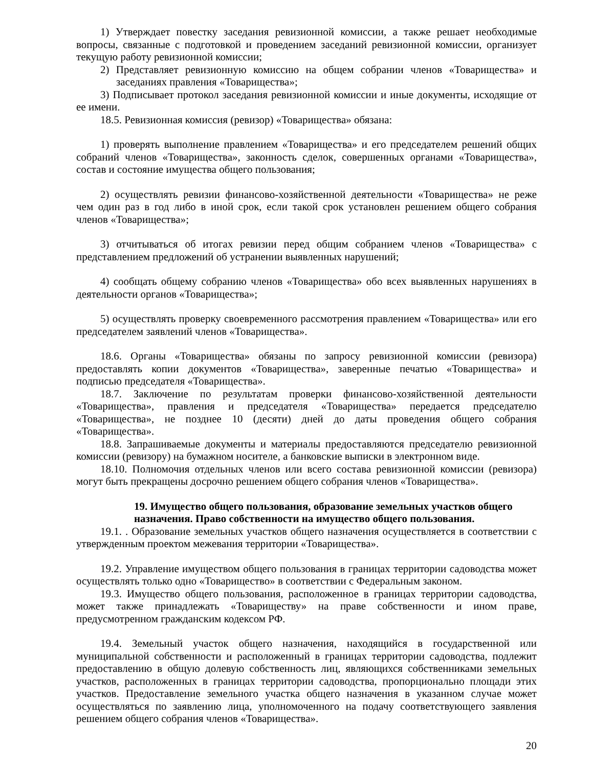1) Утверждает повестку заседания ревизионной комиссии, а также решает необходимые вопросы, связанные с подготовкой и проведением заседаний ревизионной комиссии, организует текущую работу ревизионной комиссии;
2) Представляет ревизионную комиссию на общем собрании членов «Товарищества» и заседаниях правления «Товарищества»;
3) Подписывает протокол заседания ревизионной комиссии и иные документы, исходящие от ее имени.
18.5. Ревизионная комиссия (ревизор) «Товарищества» обязана:
1) проверять выполнение правлением «Товарищества» и его председателем решений общих собраний членов «Товарищества», законность сделок, совершенных органами «Товарищества», состав и состояние имущества общего пользования;
2) осуществлять ревизии финансово-хозяйственной деятельности «Товарищества» не реже чем один раз в год либо в иной срок, если такой срок установлен решением общего собрания членов «Товарищества»;
3) отчитываться об итогах ревизии перед общим собранием членов «Товарищества» с представлением предложений об устранении выявленных нарушений;
4) сообщать общему собранию членов «Товарищества» обо всех выявленных нарушениях в деятельности органов «Товарищества»;
5) осуществлять проверку своевременного рассмотрения правлением «Товарищества» или его председателем заявлений членов «Товарищества».
18.6. Органы «Товарищества» обязаны по запросу ревизионной комиссии (ревизора) предоставлять копии документов «Товарищества», заверенные печатью «Товарищества» и подписью председателя «Товарищества».
18.7. Заключение по результатам проверки финансово-хозяйственной деятельности «Товарищества», правления и председателя «Товарищества» передается председателю «Товарищества», не позднее 10 (десяти) дней до даты проведения общего собрания «Товарищества».
18.8. Запрашиваемые документы и материалы предоставляются председателю ревизионной комиссии (ревизору) на бумажном носителе, а банковские выписки в электронном виде.
18.10. Полномочия отдельных членов или всего состава ревизионной комиссии (ревизора) могут быть прекращены досрочно решением общего собрания членов «Товарищества».
19. Имущество общего пользования, образование земельных участков общего назначения. Право собственности на имущество общего пользования.
19.1. . Образование земельных участков общего назначения осуществляется в соответствии с утвержденным проектом межевания территории «Товарищества».
19.2. Управление имуществом общего пользования в границах территории садоводства может осуществлять только одно «Товарищество» в соответствии с Федеральным законом.
19.3. Имущество общего пользования, расположенное в границах территории садоводства, может также принадлежать «Товариществу» на праве собственности и ином праве, предусмотренном гражданским кодексом РФ.
19.4. Земельный участок общего назначения, находящийся в государственной или муниципальной собственности и расположенный в границах территории садоводства, подлежит предоставлению в общую долевую собственность лиц, являющихся собственниками земельных участков, расположенных в границах территории садоводства, пропорционально площади этих участков. Предоставление земельного участка общего назначения в указанном случае может осуществляться по заявлению лица, уполномоченного на подачу соответствующего заявления решением общего собрания членов «Товарищества».
20